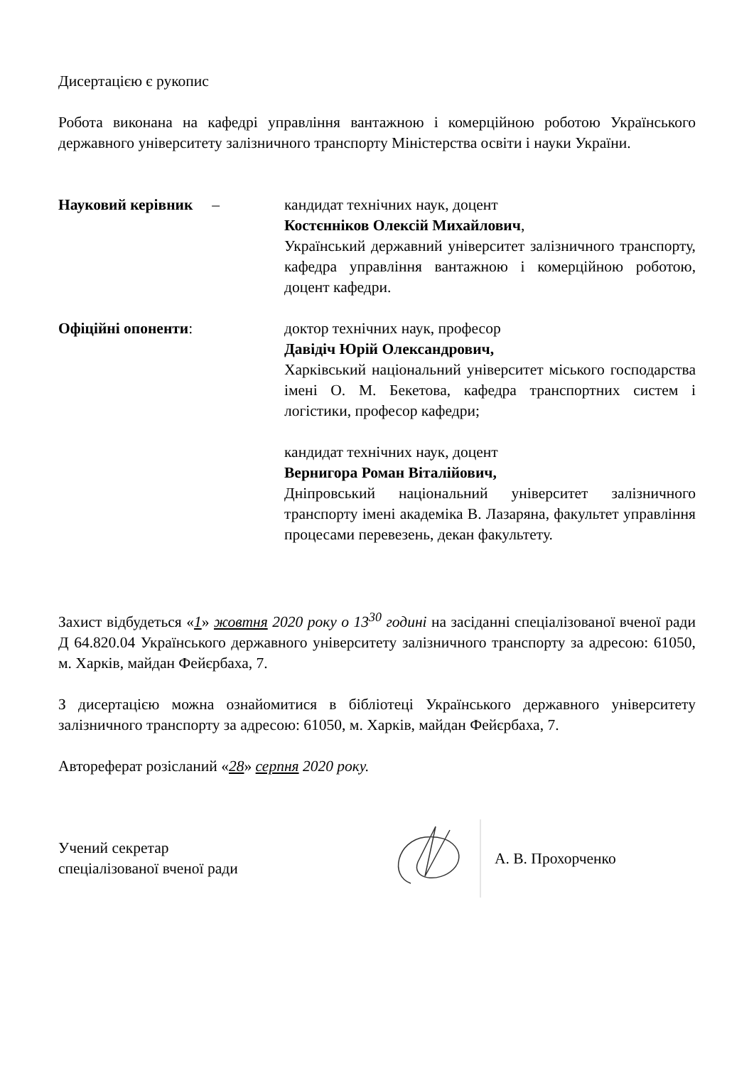Дисертацією є рукопис
Робота виконана на кафедрі управління вантажною і комерційною роботою Українського державного університету залізничного транспорту Міністерства освіти і науки України.
Науковий керівник – кандидат технічних наук, доцент
Костєнніков Олексій Михайлович,
Український державний університет залізничного транспорту, кафедра управління вантажною і комерційною роботою, доцент кафедри.
Офіційні опоненти: доктор технічних наук, професор
Давідіч Юрій Олександрович,
Харківський національний університет міського господарства імені О. М. Бекетова, кафедра транспортних систем і логістики, професор кафедри;
кандидат технічних наук, доцент
Вернигора Роман Віталійович,
Дніпровський національний університет залізничного транспорту імені академіка В. Лазаряна, факультет управління процесами перевезень, декан факультету.
Захист відбудеться «1» жовтня 2020 року о 13<sup>30</sup> годині на засіданні спеціалізованої вченої ради Д 64.820.04 Українського державного університету залізничного транспорту за адресою: 61050, м. Харків, майдан Фейєрбаха, 7.
З дисертацією можна ознайомитися в бібліотеці Українського державного університету залізничного транспорту за адресою: 61050, м. Харків, майдан Фейєрбаха, 7.
Автореферат розісланий «28» серпня 2020 року.
Учений секретар
спеціалізованої вченої ради
А. В. Прохорченко